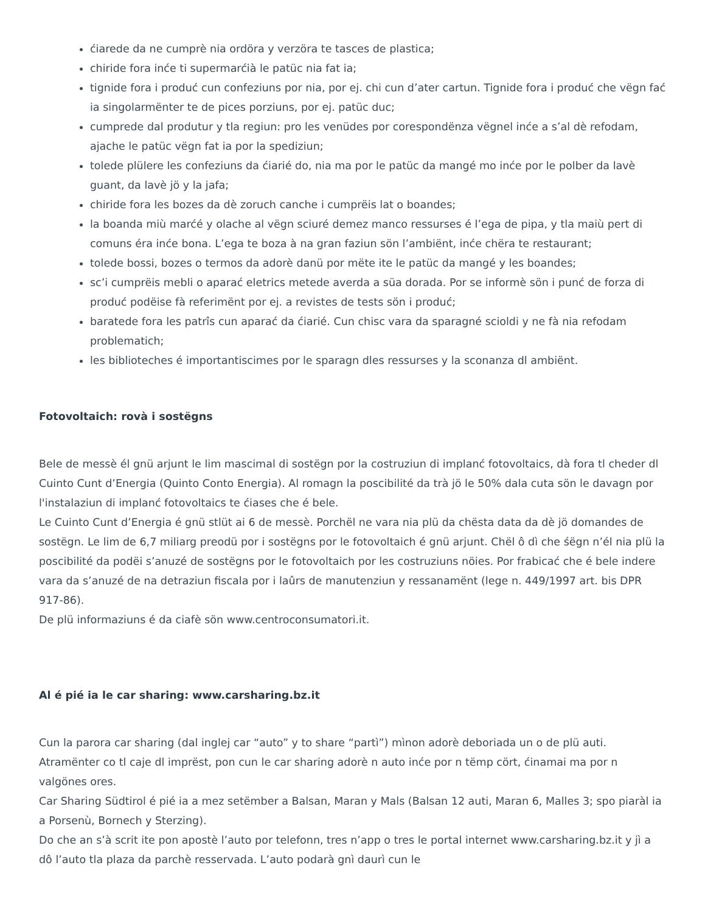ćiarede da ne cumprè nia ordöra y verzöra te tasces de plastica;
chiride fora inće ti supermarćià le patüc nia fat ia;
tignide fora i produć cun confeziuns por nia, por ej. chi cun d’ater cartun. Tignide fora i produć che vëgn fać ia singolarmënter te de pices porziuns, por ej. patüc duc;
cumprede dal produtur y tla regiun: pro les venüdes por corespondënza vëgnel inće a s’al dè refodam, ajache le patüc vëgn fat ia por la spediziun;
tolede plülere les confeziuns da ćiarié do, nia ma por le patüc da mangé mo inće por le polber da lavè guant, da lavè jö y la jafa;
chiride fora les bozes da dè zoruch canche i cumprëis lat o boandes;
la boanda miù marćé y olache al vëgn sciuré demez manco ressurses é l’ega de pipa, y tla maiù pert di comuns éra inće bona. L’ega te boza à na gran faziun sön l’ambiënt, inće chëra te restaurant;
tolede bossi, bozes o termos da adorè danü por mëte ite le patüc da mangé y les boandes;
sc’i cumprëis mebli o aparać eletrics metede averda a süa dorada. Por se informè sön i punć de forza di produć podëise fà referimënt por ej. a revistes de tests sön i produć;
baratede fora les patrîs cun aparać da ćiarié. Cun chisc vara da sparagné scioldi y ne fà nia refodam problematich;
les biblioteches é importantiscimes por le sparagn dles ressurses y la sconanza dl ambiënt.
Fotovoltaich: rovà i sostëgns
Bele de messè él gnü arjunt le lim mascimal di sostëgn por la costruziun di implanć fotovoltaics, dà fora tl cheder dl Cuinto Cunt d’Energia (Quinto Conto Energia). Al romagn la poscibilité da trà jö le 50% dala cuta sön le davagn por l'instalaziun di implanć fotovoltaics te ćiases che é bele.
Le Cuinto Cunt d’Energia é gnü stlüt ai 6 de messè. Porchël ne vara nia plü da chësta data da dè jö domandes de sostëgn. Le lim de 6,7 miliarg preodü por i sostëgns por le fotovoltaich é gnü arjunt. Chël ô dì che śëgn n’él nia plü la poscibilité da podëi s’anuzé de sostëgns por le fotovoltaich por les costruziuns nöies. Por frabicać che é bele indere vara da s’anuzé de na detraziun fiscala por i laûrs de manutenziun y ressanamënt (lege n. 449/1997 art. bis DPR 917-86).
De plü informaziuns é da ciafè sön www.centroconsumatori.it.
Al é pié ia le car sharing: www.carsharing.bz.it
Cun la parora car sharing (dal inglej car “auto” y to share “partì”) mìnon adorè deboriada un o de plü auti. Atramënter co tl caje dl imprëst, pon cun le car sharing adorè n auto inće por n tëmp cört, ćinamai ma por n valgönes ores.
Car Sharing Südtirol é pié ia a mez setëmber a Balsan, Maran y Mals (Balsan 12 auti, Maran 6, Malles 3; spo piaràl ia a Porsenù, Bornech y Sterzing).
Do che an s’à scrit ite pon apostè l’auto por telefonn, tres n’app o tres le portal internet www.carsharing.bz.it y jì a dô l’auto tla plaza da parchè resservada. L’auto podarà gnì daurì cun le